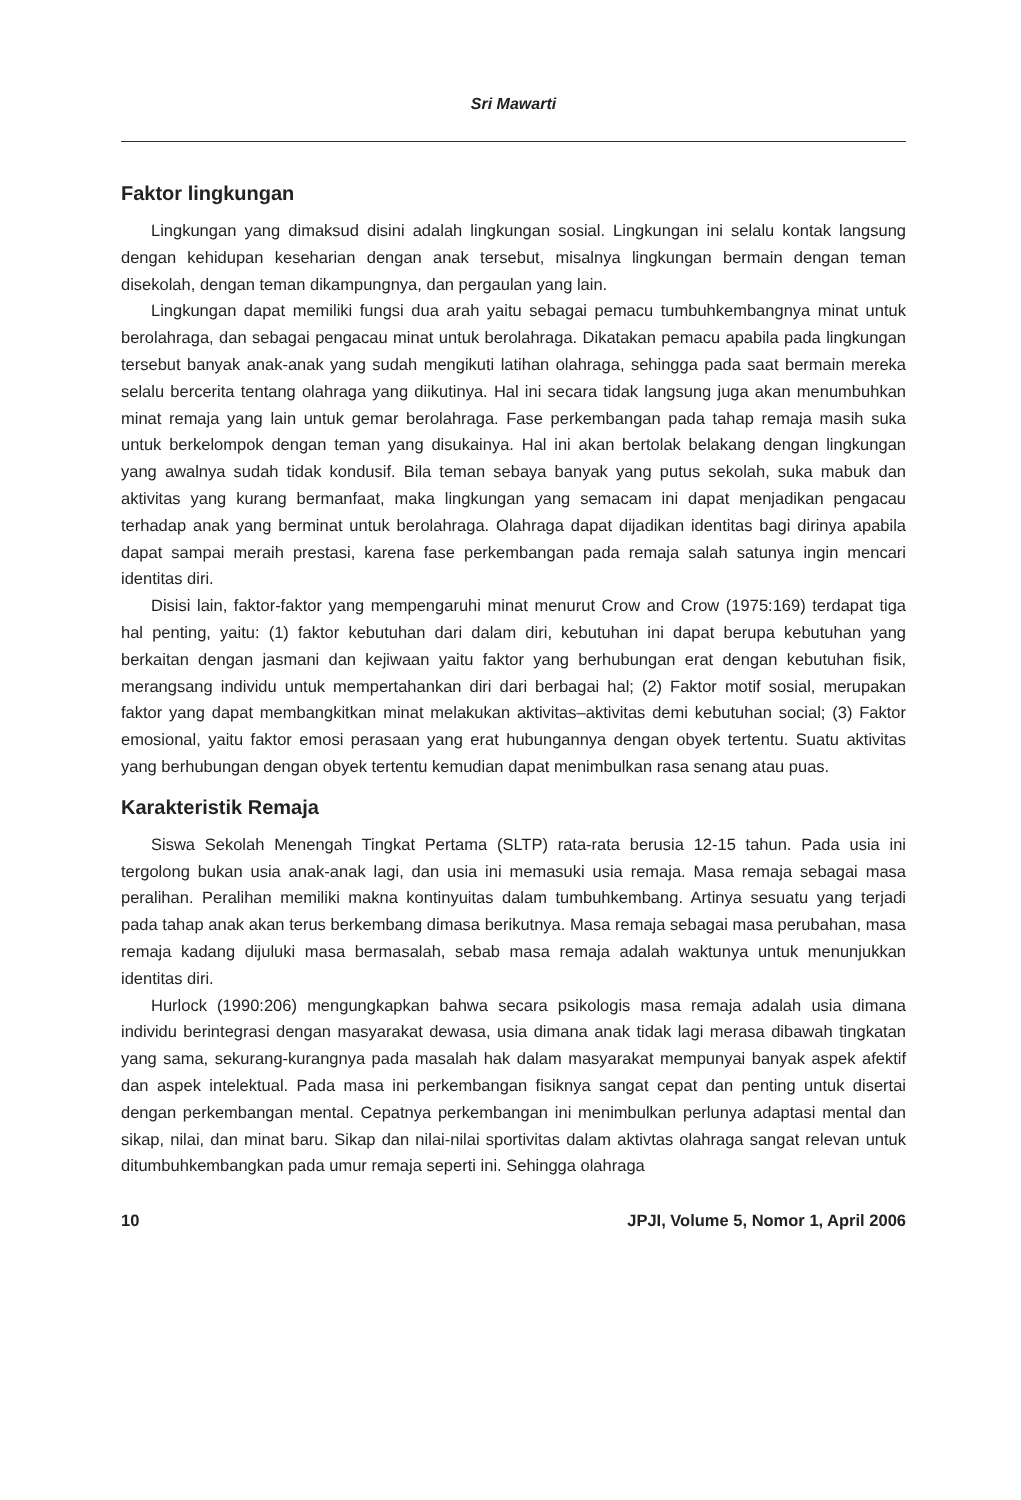Sri Mawarti
Faktor lingkungan
Lingkungan yang dimaksud disini adalah lingkungan sosial. Lingkungan ini selalu kontak langsung dengan kehidupan keseharian dengan anak tersebut, misalnya lingkungan bermain dengan teman disekolah, dengan teman dikampungnya, dan pergaulan yang lain.
Lingkungan dapat memiliki fungsi dua arah yaitu sebagai pemacu tumbuhkembangnya minat untuk berolahraga, dan sebagai pengacau minat untuk berolahraga. Dikatakan pemacu apabila pada lingkungan tersebut banyak anak-anak yang sudah mengikuti latihan olahraga, sehingga pada saat bermain mereka selalu bercerita tentang olahraga yang diikutinya. Hal ini secara tidak langsung juga akan menumbuhkan minat remaja yang lain untuk gemar berolahraga. Fase perkembangan pada tahap remaja masih suka untuk berkelompok dengan teman yang disukainya. Hal ini akan bertolak belakang dengan lingkungan yang awalnya sudah tidak kondusif. Bila teman sebaya banyak yang putus sekolah, suka mabuk dan aktivitas yang kurang bermanfaat, maka lingkungan yang semacam ini dapat menjadikan pengacau terhadap anak yang berminat untuk berolahraga. Olahraga dapat dijadikan identitas bagi dirinya apabila dapat sampai meraih prestasi, karena fase perkembangan pada remaja salah satunya ingin mencari identitas diri.
Disisi lain, faktor-faktor yang mempengaruhi minat menurut Crow and Crow (1975:169) terdapat tiga hal penting, yaitu: (1) faktor kebutuhan dari dalam diri, kebutuhan ini dapat berupa kebutuhan yang berkaitan dengan jasmani dan kejiwaan yaitu faktor yang berhubungan erat dengan kebutuhan fisik, merangsang individu untuk mempertahankan diri dari berbagai hal; (2) Faktor motif sosial, merupakan faktor yang dapat membangkitkan minat melakukan aktivitas–aktivitas demi kebutuhan social; (3) Faktor emosional, yaitu faktor emosi perasaan yang erat hubungannya dengan obyek tertentu. Suatu aktivitas yang berhubungan dengan obyek tertentu kemudian dapat menimbulkan rasa senang atau puas.
Karakteristik Remaja
Siswa Sekolah Menengah Tingkat Pertama (SLTP) rata-rata berusia 12-15 tahun. Pada usia ini tergolong bukan usia anak-anak lagi, dan usia ini memasuki usia remaja. Masa remaja sebagai masa peralihan. Peralihan memiliki makna kontinyuitas dalam tumbuhkembang. Artinya sesuatu yang terjadi pada tahap anak akan terus berkembang dimasa berikutnya. Masa remaja sebagai masa perubahan, masa remaja kadang dijuluki masa bermasalah, sebab masa remaja adalah waktunya untuk menunjukkan identitas diri.
Hurlock (1990:206) mengungkapkan bahwa secara psikologis masa remaja adalah usia dimana individu berintegrasi dengan masyarakat dewasa, usia dimana anak tidak lagi merasa dibawah tingkatan yang sama, sekurang-kurangnya pada masalah hak dalam masyarakat mempunyai banyak aspek afektif dan aspek intelektual. Pada masa ini perkembangan fisiknya sangat cepat dan penting untuk disertai dengan perkembangan mental. Cepatnya perkembangan ini menimbulkan perlunya adaptasi mental dan sikap, nilai, dan minat baru. Sikap dan nilai-nilai sportivitas dalam aktivtas olahraga sangat relevan untuk ditumbuhkembangkan pada umur remaja seperti ini. Sehingga olahraga
10 JPJI, Volume 5, Nomor 1, April 2006